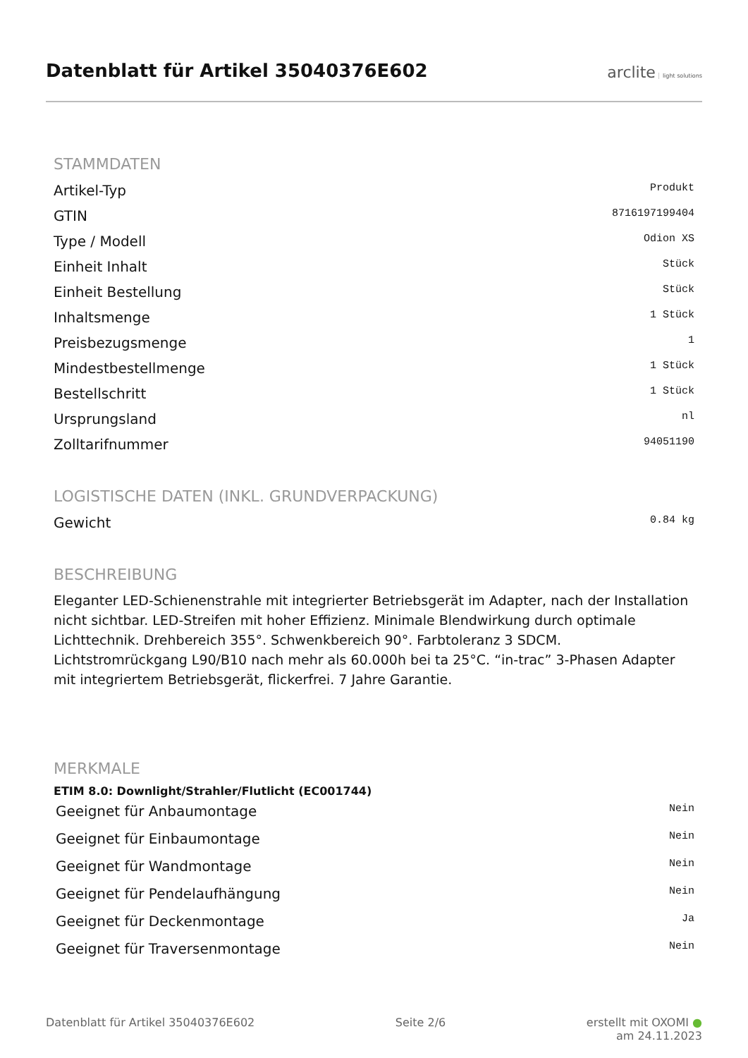Datenblatt für Artikel 35040376E602
arclite light solutions
STAMMDATEN
| Artikel-Typ | Produkt |
| GTIN | 8716197199404 |
| Type / Modell | Odion XS |
| Einheit Inhalt | Stück |
| Einheit Bestellung | Stück |
| Inhaltsmenge | 1 Stück |
| Preisbezugsmenge | 1 |
| Mindestbestellmenge | 1 Stück |
| Bestellschritt | 1 Stück |
| Ursprungsland | nl |
| Zolltarifnummer | 94051190 |
LOGISTISCHE DATEN (INKL. GRUNDVERPACKUNG)
| Gewicht | 0.84 kg |
BESCHREIBUNG
Eleganter LED-Schienenstrahle mit integrierter Betriebsgerät im Adapter, nach der Installation nicht sichtbar. LED-Streifen mit hoher Effizienz. Minimale Blendwirkung durch optimale Lichttechnik. Drehbereich 355°. Schwenkbereich 90°. Farbtoleranz 3 SDCM. Lichtstromrückgang L90/B10 nach mehr als 60.000h bei ta 25°C. “in-trac” 3-Phasen Adapter mit integriertem Betriebsgerät, flickerfrei. 7 Jahre Garantie.
MERKMALE
ETIM 8.0: Downlight/Strahler/Flutlicht (EC001744)
| Geeignet für Anbaumontage | Nein |
| Geeignet für Einbaumontage | Nein |
| Geeignet für Wandmontage | Nein |
| Geeignet für Pendelaufhängung | Nein |
| Geeignet für Deckenmontage | Ja |
| Geeignet für Traversenmontage | Nein |
Datenblatt für Artikel 35040376E602 Seite 2/6 erstellt mit OXOMI ●
am 24.11.2023